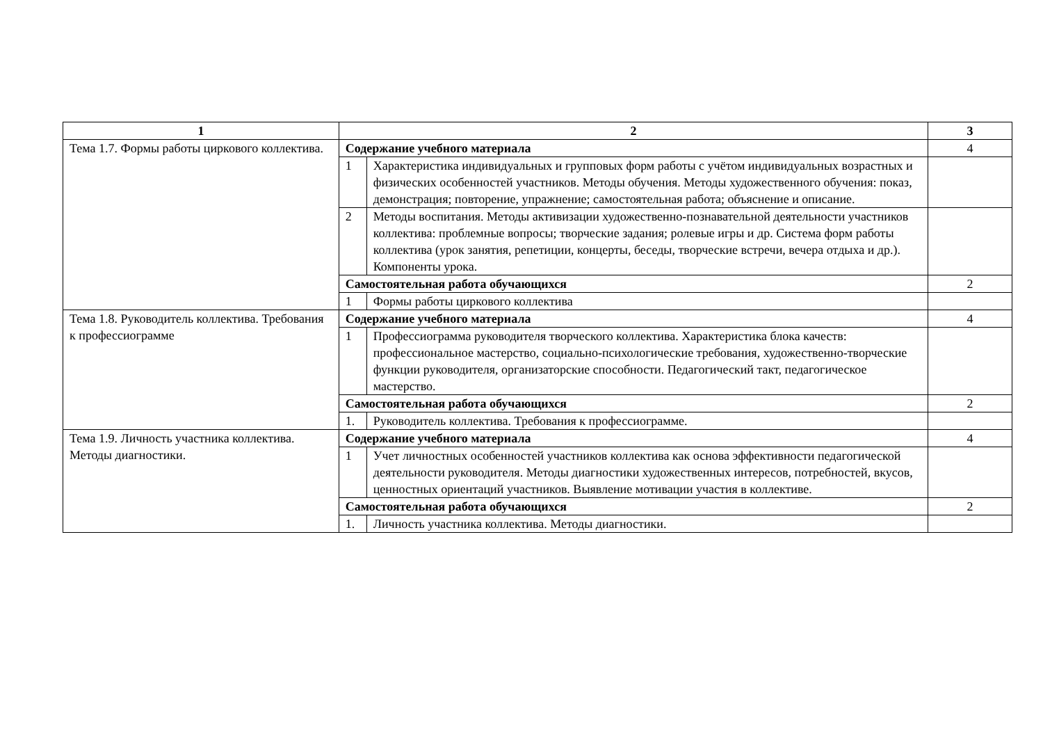| 1 | 2 | | 3 |
| --- | --- | --- | --- |
| Тема 1.7. Формы работы циркового коллектива. | Содержание учебного материала | | 4 |
| | 1 | Характеристика индивидуальных и групповых форм работы с учётом индивидуальных возрастных и физических особенностей участников. Методы обучения. Методы художественного обучения: показ, демонстрация; повторение, упражнение; самостоятельная работа; объяснение и описание. | |
| | 2 | Методы воспитания. Методы активизации художественно-познавательной деятельности участников коллектива: проблемные вопросы; творческие задания; ролевые игры и др. Система форм работы коллектива (урок занятия, репетиции, концерты, беседы, творческие встречи, вечера отдыха и др.). Компоненты урока. | |
| | Самостоятельная работа обучающихся | | 2 |
| | 1 | Формы работы циркового коллектива | |
| Тема 1.8. Руководитель коллектива. Требования к профессиограмме | Содержание учебного материала | | 4 |
| | 1 | Профессиограмма руководителя творческого коллектива. Характеристика блока качеств: профессиональное мастерство, социально-психологические требования, художественно-творческие функции руководителя, организаторские способности. Педагогический такт, педагогическое мастерство. | |
| | Самостоятельная работа обучающихся | | 2 |
| | 1. | Руководитель коллектива. Требования к профессиограмме. | |
| Тема 1.9. Личность участника коллектива. Методы диагностики. | Содержание учебного материала | | 4 |
| | 1 | Учет личностных особенностей участников коллектива как основа эффективности педагогической деятельности руководителя. Методы диагностики художественных интересов, потребностей, вкусов, ценностных ориентаций участников. Выявление мотивации участия в коллективе. | |
| | Самостоятельная работа обучающихся | | 2 |
| | 1. | Личность участника коллектива. Методы диагностики. | |